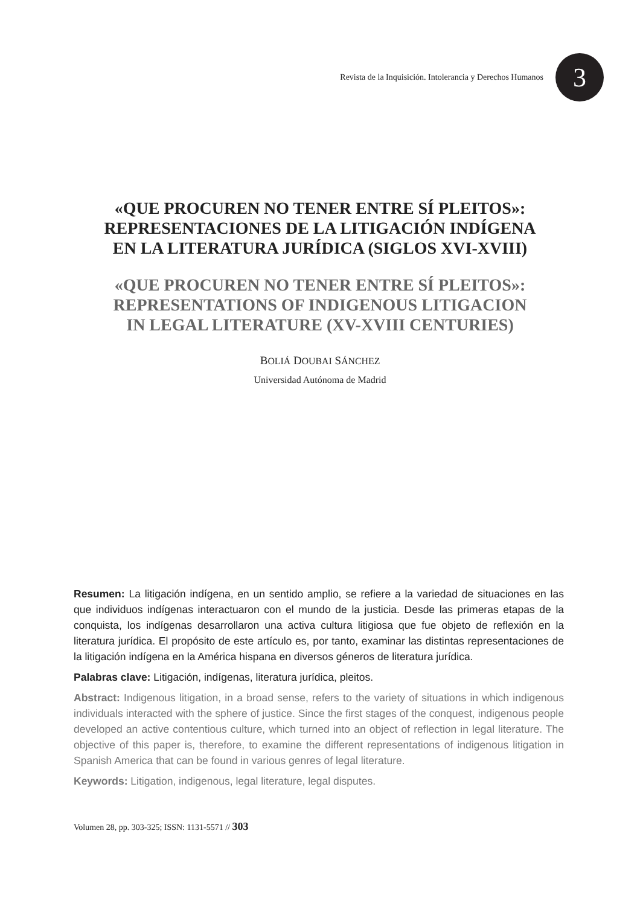Revista de la Inquisición. Intolerancia y Derechos Humanos
3
«QUE PROCUREN NO TENER ENTRE SÍ PLEITOS»:
REPRESENTACIONES DE LA LITIGACIÓN INDÍGENA
EN LA LITERATURA JURÍDICA (SIGLOS XVI-XVIII)
«QUE PROCUREN NO TENER ENTRE SÍ PLEITOS»:
REPRESENTATIONS OF INDIGENOUS LITIGACION
IN LEGAL LITERATURE (XV-XVIII CENTURIES)
BOLIÁ DOUBAI SÁNCHEZ
Universidad Autónoma de Madrid
Resumen: La litigación indígena, en un sentido amplio, se refiere a la variedad de situaciones en las que individuos indígenas interactuaron con el mundo de la justicia. Desde las primeras etapas de la conquista, los indígenas desarrollaron una activa cultura litigiosa que fue objeto de reflexión en la literatura jurídica. El propósito de este artículo es, por tanto, examinar las distintas representaciones de la litigación indígena en la América hispana en diversos géneros de literatura jurídica.
Palabras clave: Litigación, indígenas, literatura jurídica, pleitos.
Abstract: Indigenous litigation, in a broad sense, refers to the variety of situations in which indigenous individuals interacted with the sphere of justice. Since the first stages of the conquest, indigenous people developed an active contentious culture, which turned into an object of reflection in legal literature. The objective of this paper is, therefore, to examine the different representations of indigenous litigation in Spanish America that can be found in various genres of legal literature.
Keywords: Litigation, indigenous, legal literature, legal disputes.
Volumen 28, pp. 303-325; ISSN: 1131-5571 // 303